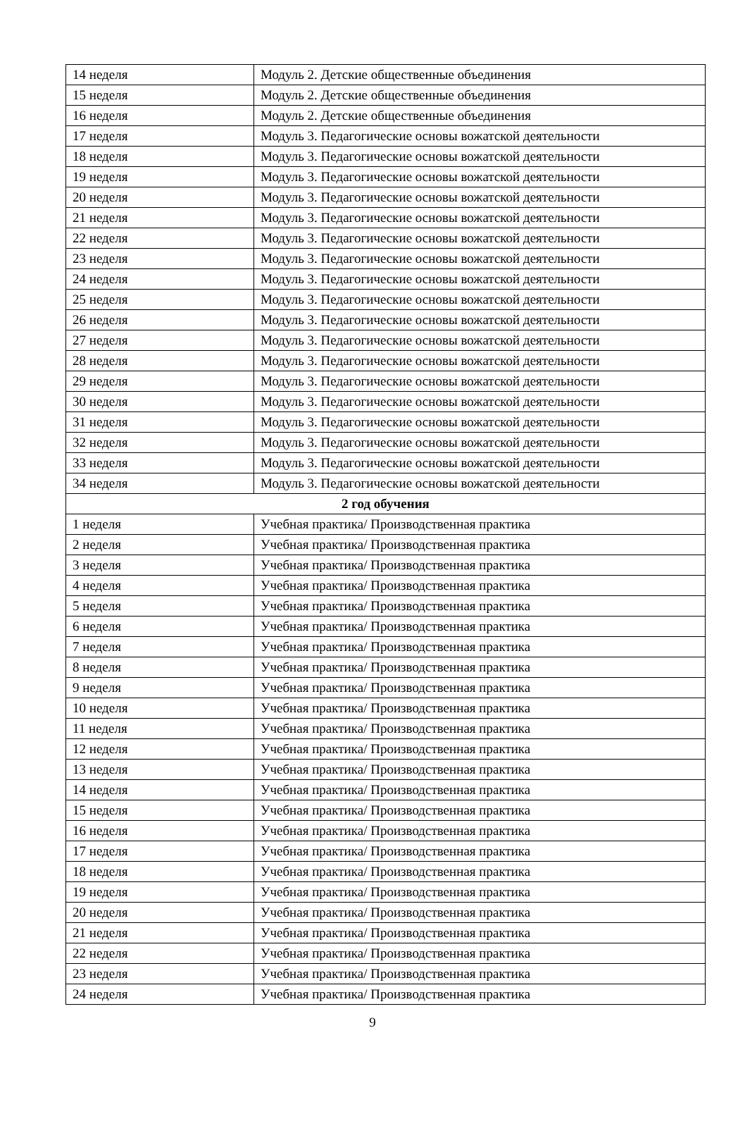| 14 неделя | Модуль 2. Детские общественные объединения |
| 15 неделя | Модуль 2. Детские общественные объединения |
| 16 неделя | Модуль 2. Детские общественные объединения |
| 17 неделя | Модуль 3. Педагогические основы вожатской деятельности |
| 18 неделя | Модуль 3. Педагогические основы вожатской деятельности |
| 19 неделя | Модуль 3. Педагогические основы вожатской деятельности |
| 20 неделя | Модуль 3. Педагогические основы вожатской деятельности |
| 21 неделя | Модуль 3. Педагогические основы вожатской деятельности |
| 22 неделя | Модуль 3. Педагогические основы вожатской деятельности |
| 23 неделя | Модуль 3. Педагогические основы вожатской деятельности |
| 24 неделя | Модуль 3. Педагогические основы вожатской деятельности |
| 25 неделя | Модуль 3. Педагогические основы вожатской деятельности |
| 26 неделя | Модуль 3. Педагогические основы вожатской деятельности |
| 27 неделя | Модуль 3. Педагогические основы вожатской деятельности |
| 28 неделя | Модуль 3. Педагогические основы вожатской деятельности |
| 29 неделя | Модуль 3. Педагогические основы вожатской деятельности |
| 30 неделя | Модуль 3. Педагогические основы вожатской деятельности |
| 31 неделя | Модуль 3. Педагогические основы вожатской деятельности |
| 32 неделя | Модуль 3. Педагогические основы вожатской деятельности |
| 33 неделя | Модуль 3. Педагогические основы вожатской деятельности |
| 34 неделя | Модуль 3. Педагогические основы вожатской деятельности |
| 2 год обучения | |
| 1 неделя | Учебная практика/ Производственная практика |
| 2 неделя | Учебная практика/ Производственная практика |
| 3 неделя | Учебная практика/ Производственная практика |
| 4 неделя | Учебная практика/ Производственная практика |
| 5 неделя | Учебная практика/ Производственная практика |
| 6 неделя | Учебная практика/ Производственная практика |
| 7 неделя | Учебная практика/ Производственная практика |
| 8 неделя | Учебная практика/ Производственная практика |
| 9 неделя | Учебная практика/ Производственная практика |
| 10 неделя | Учебная практика/ Производственная практика |
| 11 неделя | Учебная практика/ Производственная практика |
| 12 неделя | Учебная практика/ Производственная практика |
| 13 неделя | Учебная практика/ Производственная практика |
| 14 неделя | Учебная практика/ Производственная практика |
| 15 неделя | Учебная практика/ Производственная практика |
| 16 неделя | Учебная практика/ Производственная практика |
| 17 неделя | Учебная практика/ Производственная практика |
| 18 неделя | Учебная практика/ Производственная практика |
| 19 неделя | Учебная практика/ Производственная практика |
| 20 неделя | Учебная практика/ Производственная практика |
| 21 неделя | Учебная практика/ Производственная практика |
| 22 неделя | Учебная практика/ Производственная практика |
| 23 неделя | Учебная практика/ Производственная практика |
| 24 неделя | Учебная практика/ Производственная практика |
9